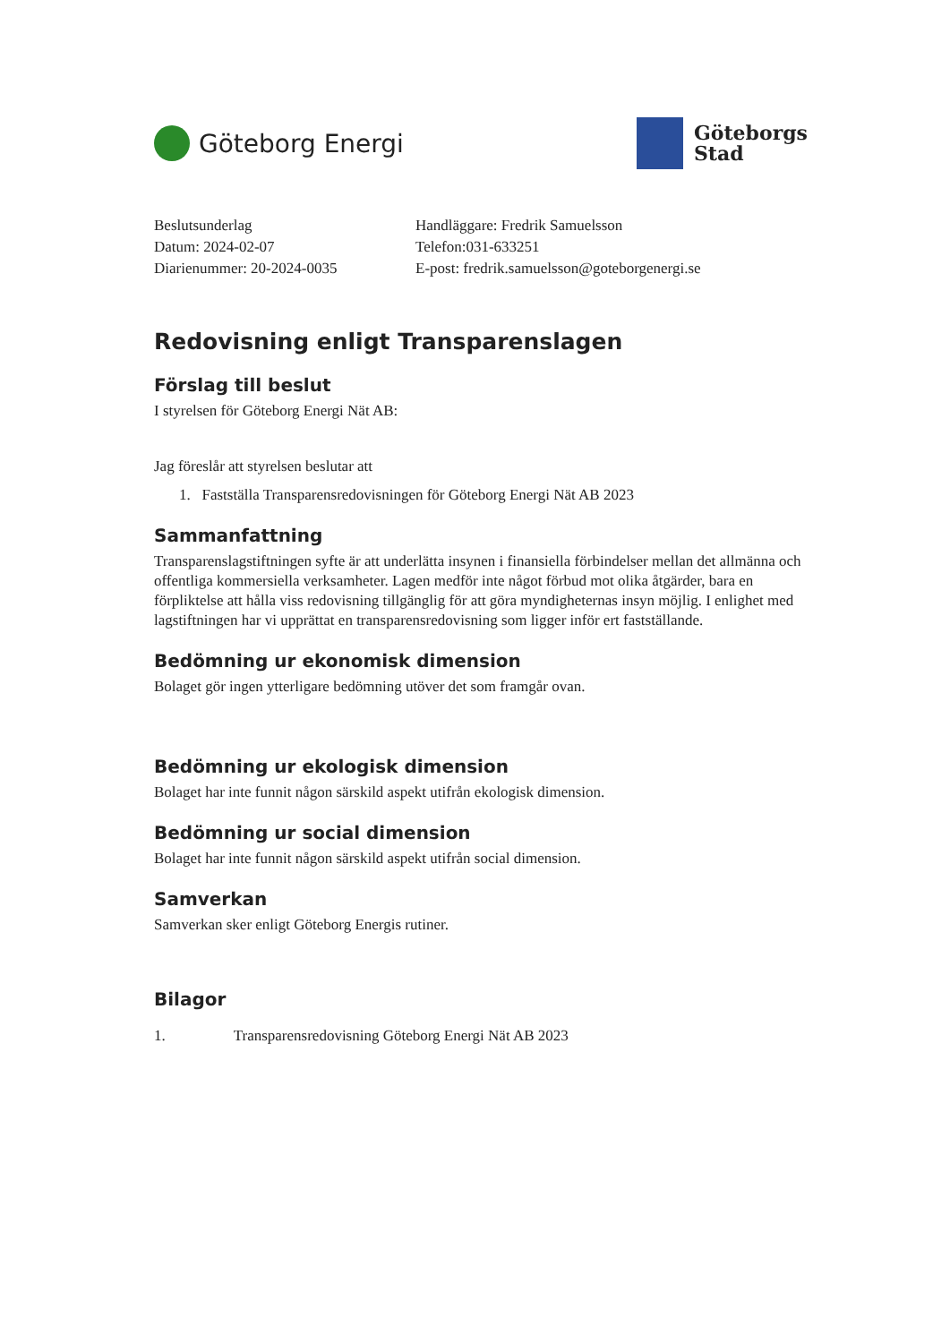Göteborg Energi
Göteborgs
Stad
Beslutsunderlag
Datum: 2024-02-07
Diarienummer: 20-2024-0035
Handläggare: Fredrik Samuelsson
Telefon:031-633251
E-post: fredrik.samuelsson@goteborgenergi.se
Redovisning enligt Transparenslagen
Förslag till beslut
I styrelsen för Göteborg Energi Nät AB:
Jag föreslår att styrelsen beslutar att
1. Fastställa Transparensredovisningen för Göteborg Energi Nät AB 2023
Sammanfattning
Transparenslagstiftningen syfte är att underlätta insynen i finansiella förbindelser mellan det allmänna och offentliga kommersiella verksamheter. Lagen medför inte något förbud mot olika åtgärder, bara en förpliktelse att hålla viss redovisning tillgänglig för att göra myndigheternas insyn möjlig. I enlighet med lagstiftningen har vi upprättat en transparensredovisning som ligger inför ert fastställande.
Bedömning ur ekonomisk dimension
Bolaget gör ingen ytterligare bedömning utöver det som framgår ovan.
Bedömning ur ekologisk dimension
Bolaget har inte funnit någon särskild aspekt utifrån ekologisk dimension.
Bedömning ur social dimension
Bolaget har inte funnit någon särskild aspekt utifrån social dimension.
Samverkan
Samverkan sker enligt Göteborg Energis rutiner.
Bilagor
1. Transparensredovisning Göteborg Energi Nät AB 2023